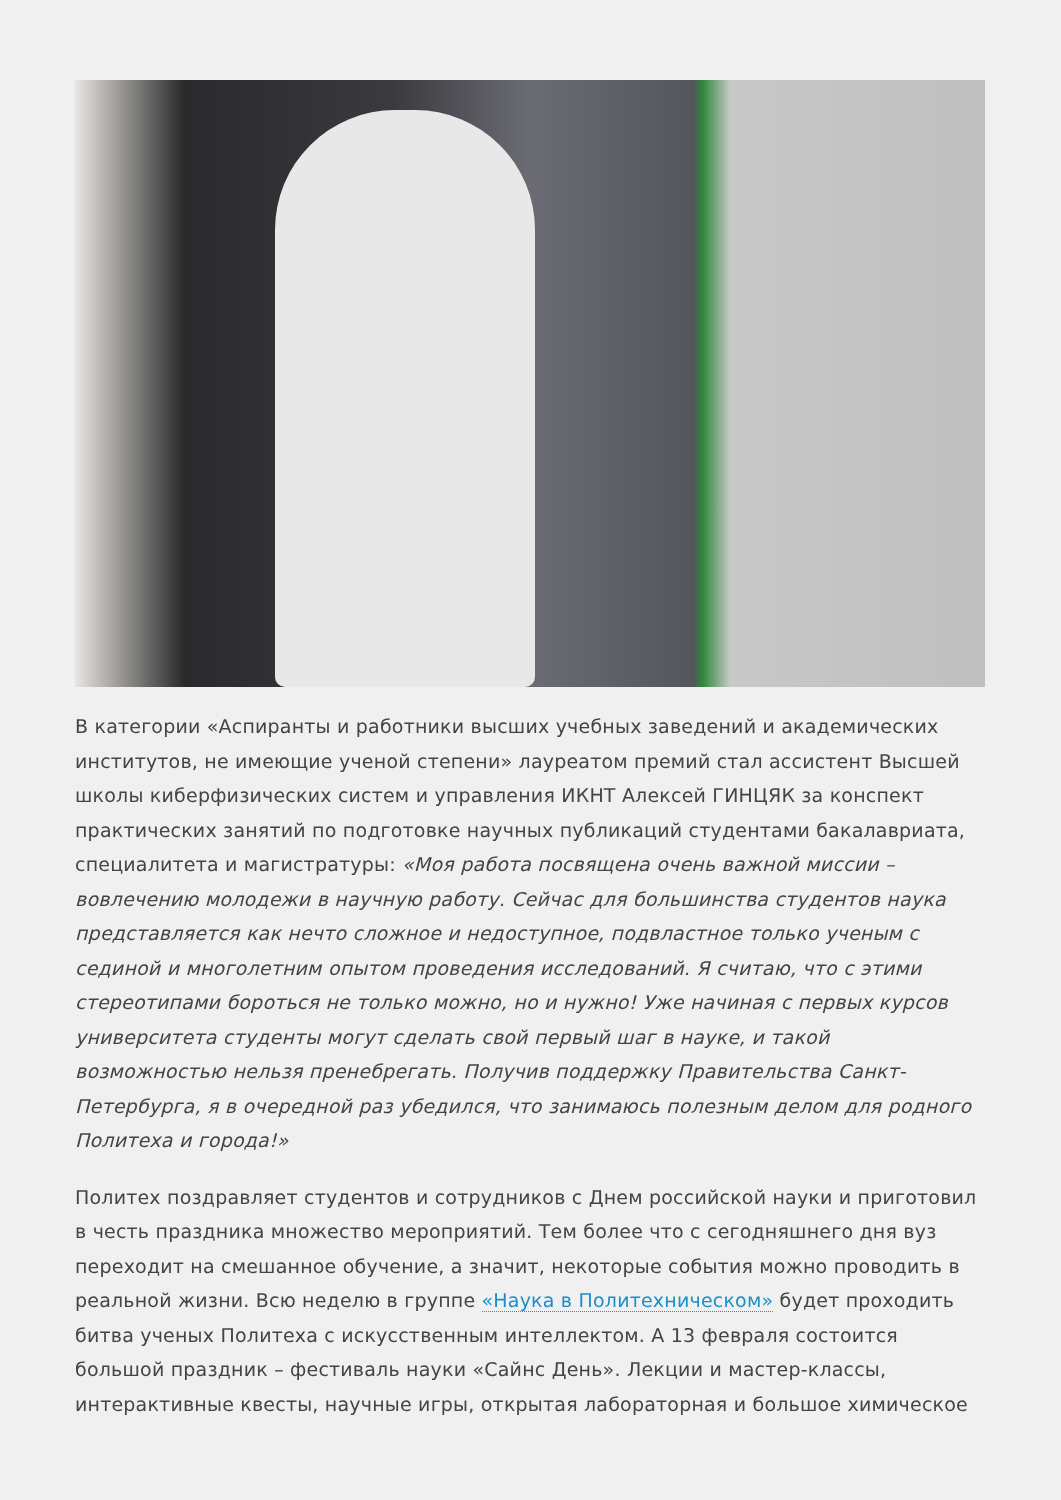В категории «Аспиранты и работники высших учебных заведений и академических институтов, не имеющие ученой степени» лауреатом премий стал ассистент Высшей школы киберфизических систем и управления ИКНТ Алексей ГИНЦЯК за конспект практических занятий по подготовке научных публикаций студентами бакалавриата, специалитета и магистратуры: «Моя работа посвящена очень важной миссии – вовлечению молодежи в научную работу. Сейчас для большинства студентов наука представляется как нечто сложное и недоступное, подвластное только ученым с сединой и многолетним опытом проведения исследований. Я считаю, что с этими стереотипами бороться не только можно, но и нужно! Уже начиная с первых курсов университета студенты могут сделать свой первый шаг в науке, и такой возможностью нельзя пренебрегать. Получив поддержку Правительства Санкт-Петербурга, я в очередной раз убедился, что занимаюсь полезным делом для родного Политеха и города!»
Политех поздравляет студентов и сотрудников с Днем российской науки и приготовил в честь праздника множество мероприятий. Тем более что с сегодняшнего дня вуз переходит на смешанное обучение, а значит, некоторые события можно проводить в реальной жизни. Всю неделю в группе «Наука в Политехническом» будет проходить битва ученых Политеха с искусственным интеллектом. А 13 февраля состоится большой праздник – фестиваль науки «Сайнс День». Лекции и мастер-классы, интерактивные квесты, научные игры, открытая лабораторная и большое химическое